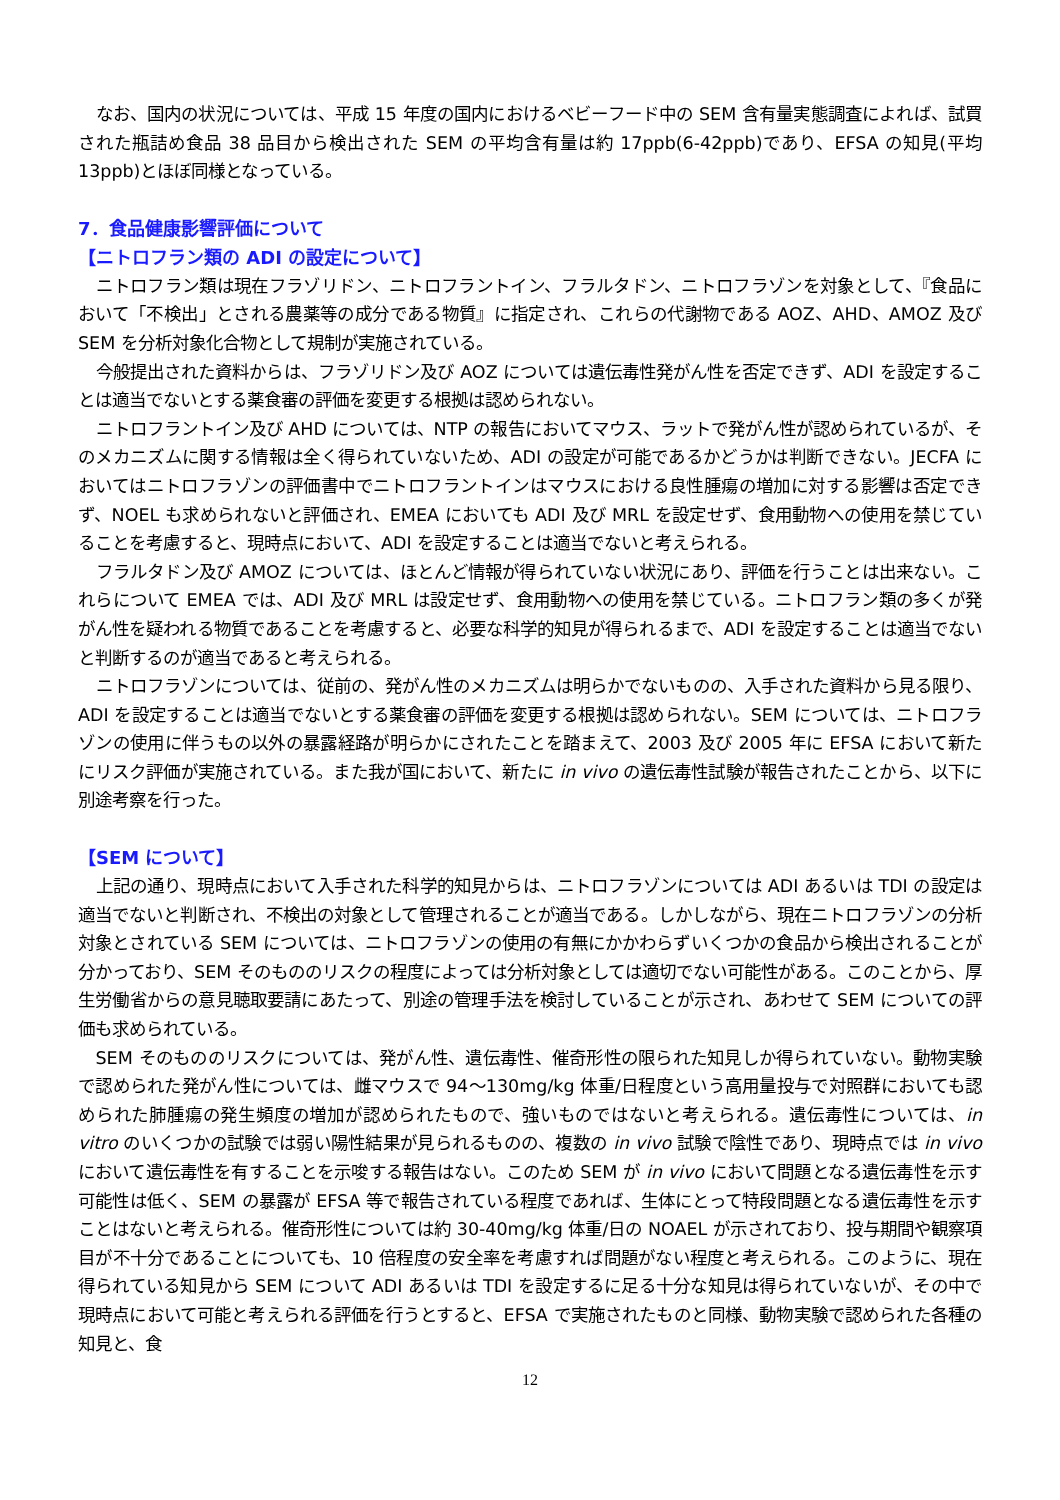なお、国内の状況については、平成 15 年度の国内におけるベビーフード中の SEM 含有量実態調査によれば、試買された瓶詰め食品 38 品目から検出された SEM の平均含有量は約 17ppb(6-42ppb)であり、EFSA の知見(平均 13ppb)とほぼ同様となっている。
7．食品健康影響評価について
【ニトロフラン類の ADI の設定について】
ニトロフラン類は現在フラゾリドン、ニトロフラントイン、フラルタドン、ニトロフラゾンを対象として、『食品において「不検出」とされる農薬等の成分である物質』に指定され、これらの代謝物である AOZ、AHD、AMOZ 及び SEM を分析対象化合物として規制が実施されている。
今般提出された資料からは、フラゾリドン及び AOZ については遺伝毒性発がん性を否定できず、ADI を設定することは適当でないとする薬食審の評価を変更する根拠は認められない。
ニトロフラントイン及び AHD については、NTP の報告においてマウス、ラットで発がん性が認められているが、そのメカニズムに関する情報は全く得られていないため、ADI の設定が可能であるかどうかは判断できない。JECFA においてはニトロフラゾンの評価書中でニトロフラントインはマウスにおける良性腫瘍の増加に対する影響は否定できず、NOEL も求められないと評価され、EMEA においても ADI 及び MRL を設定せず、食用動物への使用を禁じていることを考慮すると、現時点において、ADI を設定することは適当でないと考えられる。
フラルタドン及び AMOZ については、ほとんど情報が得られていない状況にあり、評価を行うことは出来ない。これらについて EMEA では、ADI 及び MRL は設定せず、食用動物への使用を禁じている。ニトロフラン類の多くが発がん性を疑われる物質であることを考慮すると、必要な科学的知見が得られるまで、ADI を設定することは適当でないと判断するのが適当であると考えられる。
ニトロフラゾンについては、従前の、発がん性のメカニズムは明らかでないものの、入手された資料から見る限り、ADI を設定することは適当でないとする薬食審の評価を変更する根拠は認められない。SEM については、ニトロフラゾンの使用に伴うもの以外の暴露経路が明らかにされたことを踏まえて、2003 及び 2005 年に EFSA において新たにリスク評価が実施されている。また我が国において、新たに in vivo の遺伝毒性試験が報告されたことから、以下に別途考察を行った。
【SEM について】
上記の通り、現時点において入手された科学的知見からは、ニトロフラゾンについては ADI あるいは TDI の設定は適当でないと判断され、不検出の対象として管理されることが適当である。しかしながら、現在ニトロフラゾンの分析対象とされている SEM については、ニトロフラゾンの使用の有無にかかわらずいくつかの食品から検出されることが分かっており、SEM そのもののリスクの程度によっては分析対象としては適切でない可能性がある。このことから、厚生労働省からの意見聴取要請にあたって、別途の管理手法を検討していることが示され、あわせて SEM についての評価も求められている。
SEM そのもののリスクについては、発がん性、遺伝毒性、催奇形性の限られた知見しか得られていない。動物実験で認められた発がん性については、雌マウスで 94～130mg/kg 体重/日程度という高用量投与で対照群においても認められた肺腫瘍の発生頻度の増加が認められたもので、強いものではないと考えられる。遺伝毒性については、in vitro のいくつかの試験では弱い陽性結果が見られるものの、複数の in vivo 試験で陰性であり、現時点では in vivo において遺伝毒性を有することを示唆する報告はない。このため SEM が in vivo において問題となる遺伝毒性を示す可能性は低く、SEM の暴露が EFSA 等で報告されている程度であれば、生体にとって特段問題となる遺伝毒性を示すことはないと考えられる。催奇形性については約 30-40mg/kg 体重/日の NOAEL が示されており、投与期間や観察項目が不十分であることについても、10 倍程度の安全率を考慮すれば問題がない程度と考えられる。このように、現在得られている知見から SEM について ADI あるいは TDI を設定するに足る十分な知見は得られていないが、その中で現時点において可能と考えられる評価を行うとすると、EFSA で実施されたものと同様、動物実験で認められた各種の知見と、食
12